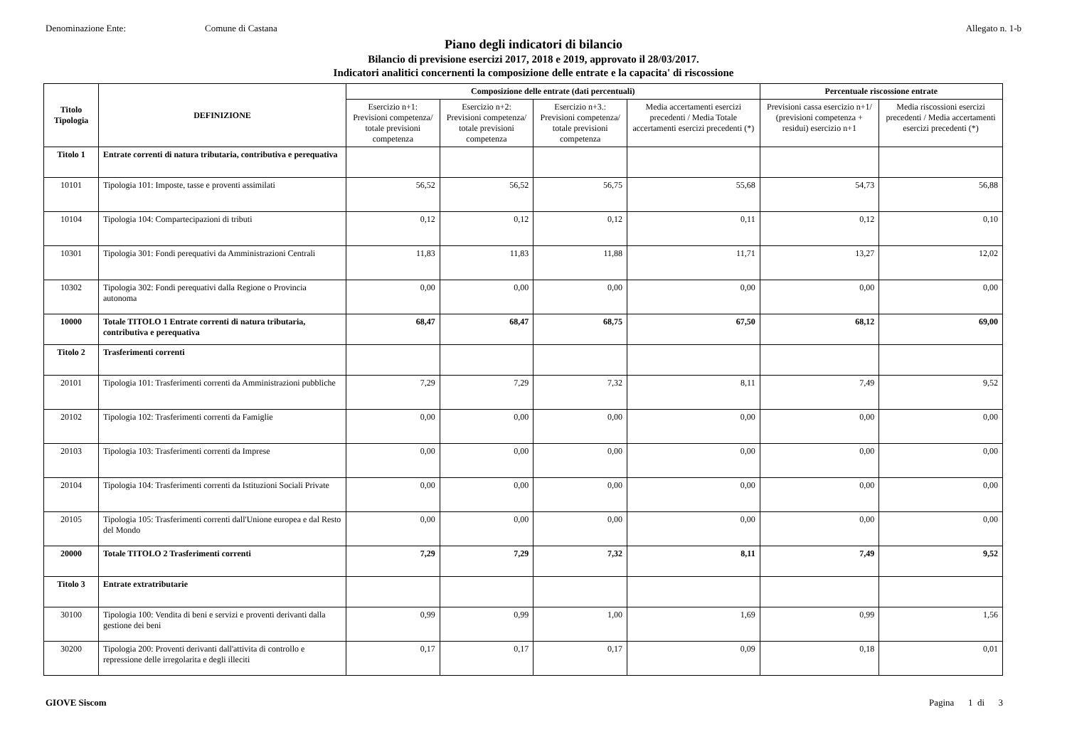Denominazione Ente: Comune di Castana Allegato n. 1-b
Piano degli indicatori di bilancio
Bilancio di previsione esercizi 2017, 2018 e 2019, approvato il 28/03/2017.
Indicatori analitici concernenti la composizione delle entrate e la capacita' di riscossione
| Titolo Tipologia | DEFINIZIONE | Composizione delle entrate (dati percentuali) | | | | Percentuale riscossione entrate | |
| --- | --- | --- | --- | --- | --- | --- | --- |
| | | Esercizio n+1: Previsioni competenza/ totale previsioni competenza | Esercizio n+2: Previsioni competenza/ totale previsioni competenza | Esercizio n+3.: Previsioni competenza/ totale previsioni competenza | Media accertamenti esercizi precedenti / Media Totale accertamenti esercizi precedenti (*) | Previsioni cassa esercizio n+1/ (previsioni competenza + residui) esercizio n+1 | Media riscossioni esercizi precedenti / Media accertamenti esercizi precedenti (*) |
| Titolo 1 | Entrate correnti di natura tributaria, contributiva e perequativa | | | | | | |
| 10101 | Tipologia 101: Imposte, tasse e proventi assimilati | 56,52 | 56,52 | 56,75 | 55,68 | 54,73 | 56,88 |
| 10104 | Tipologia 104: Compartecipazioni di tributi | 0,12 | 0,12 | 0,12 | 0,11 | 0,12 | 0,10 |
| 10301 | Tipologia 301: Fondi perequativi da Amministrazioni Centrali | 11,83 | 11,83 | 11,88 | 11,71 | 13,27 | 12,02 |
| 10302 | Tipologia 302: Fondi perequativi dalla Regione o Provincia autonoma | 0,00 | 0,00 | 0,00 | 0,00 | 0,00 | 0,00 |
| 10000 | Totale TITOLO 1 Entrate correnti di natura tributaria, contributiva e perequativa | 68,47 | 68,47 | 68,75 | 67,50 | 68,12 | 69,00 |
| Titolo 2 | Trasferimenti correnti | | | | | | |
| 20101 | Tipologia 101: Trasferimenti correnti da Amministrazioni pubbliche | 7,29 | 7,29 | 7,32 | 8,11 | 7,49 | 9,52 |
| 20102 | Tipologia 102: Trasferimenti correnti da Famiglie | 0,00 | 0,00 | 0,00 | 0,00 | 0,00 | 0,00 |
| 20103 | Tipologia 103: Trasferimenti correnti da Imprese | 0,00 | 0,00 | 0,00 | 0,00 | 0,00 | 0,00 |
| 20104 | Tipologia 104: Trasferimenti correnti da Istituzioni Sociali Private | 0,00 | 0,00 | 0,00 | 0,00 | 0,00 | 0,00 |
| 20105 | Tipologia 105: Trasferimenti correnti dall'Unione europea e dal Resto del Mondo | 0,00 | 0,00 | 0,00 | 0,00 | 0,00 | 0,00 |
| 20000 | Totale TITOLO 2 Trasferimenti correnti | 7,29 | 7,29 | 7,32 | 8,11 | 7,49 | 9,52 |
| Titolo 3 | Entrate extratributarie | | | | | | |
| 30100 | Tipologia 100: Vendita di beni e servizi e proventi derivanti dalla gestione dei beni | 0,99 | 0,99 | 1,00 | 1,69 | 0,99 | 1,56 |
| 30200 | Tipologia 200: Proventi derivanti dall'attivita di controllo e repressione delle irregolarita e degli illeciti | 0,17 | 0,17 | 0,17 | 0,09 | 0,18 | 0,01 |
GIOVE Siscom Pagina 1 di 3